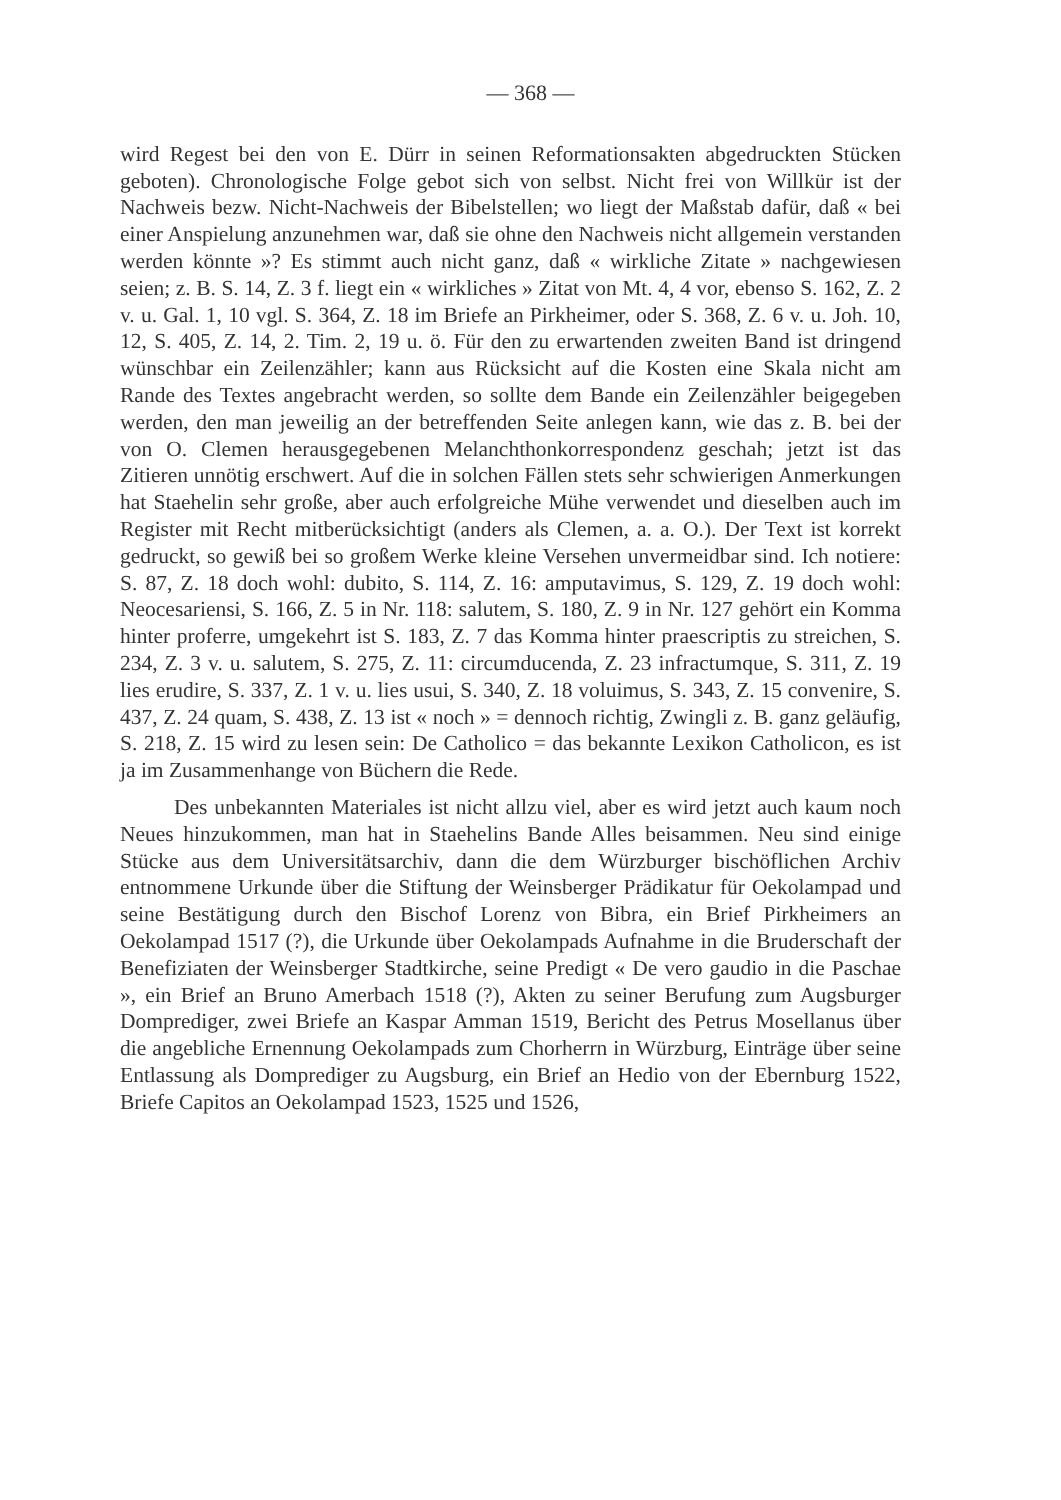— 368 —
wird Regest bei den von E. Dürr in seinen Reformationsakten abgedruckten Stücken geboten). Chronologische Folge gebot sich von selbst. Nicht frei von Willkür ist der Nachweis bezw. Nicht-Nachweis der Bibelstellen; wo liegt der Maßstab dafür, daß « bei einer Anspielung anzunehmen war, daß sie ohne den Nachweis nicht allgemein verstanden werden könnte »? Es stimmt auch nicht ganz, daß « wirkliche Zitate » nachgewiesen seien; z. B. S. 14, Z. 3 f. liegt ein « wirkliches » Zitat von Mt. 4, 4 vor, ebenso S. 162, Z. 2 v. u. Gal. 1, 10 vgl. S. 364, Z. 18 im Briefe an Pirkheimer, oder S. 368, Z. 6 v. u. Joh. 10, 12, S. 405, Z. 14, 2. Tim. 2, 19 u. ö. Für den zu erwartenden zweiten Band ist dringend wünschbar ein Zeilenzähler; kann aus Rücksicht auf die Kosten eine Skala nicht am Rande des Textes angebracht werden, so sollte dem Bande ein Zeilenzähler beigegeben werden, den man jeweilig an der betreffenden Seite anlegen kann, wie das z. B. bei der von O. Clemen herausgegebenen Melanchthonkorrespondenz geschah; jetzt ist das Zitieren unnötig erschwert. Auf die in solchen Fällen stets sehr schwierigen Anmerkungen hat Staehelin sehr große, aber auch erfolgreiche Mühe verwendet und dieselben auch im Register mit Recht mitberücksichtigt (anders als Clemen, a. a. O.). Der Text ist korrekt gedruckt, so gewiß bei so großem Werke kleine Versehen unvermeidbar sind. Ich notiere: S. 87, Z. 18 doch wohl: dubito, S. 114, Z. 16: amputavimus, S. 129, Z. 19 doch wohl: Neocesariensi, S. 166, Z. 5 in Nr. 118: salutem, S. 180, Z. 9 in Nr. 127 gehört ein Komma hinter proferre, umgekehrt ist S. 183, Z. 7 das Komma hinter praescriptis zu streichen, S. 234, Z. 3 v. u. salutem, S. 275, Z. 11: circumducenda, Z. 23 infractumque, S. 311, Z. 19 lies erudire, S. 337, Z. 1 v. u. lies usui, S. 340, Z. 18 voluimus, S. 343, Z. 15 convenire, S. 437, Z. 24 quam, S. 438, Z. 13 ist « noch » = dennoch richtig, Zwingli z. B. ganz geläufig, S. 218, Z. 15 wird zu lesen sein: De Catholico = das bekannte Lexikon Catholicon, es ist ja im Zusammenhange von Büchern die Rede.
Des unbekannten Materiales ist nicht allzu viel, aber es wird jetzt auch kaum noch Neues hinzukommen, man hat in Staehelins Bande Alles beisammen. Neu sind einige Stücke aus dem Universitätsarchiv, dann die dem Würzburger bischöflichen Archiv entnommene Urkunde über die Stiftung der Weinsberger Prädikatur für Oekolampad und seine Bestätigung durch den Bischof Lorenz von Bibra, ein Brief Pirkheimers an Oekolampad 1517 (?), die Urkunde über Oekolampads Aufnahme in die Bruderschaft der Benefiziaten der Weinsberger Stadtkirche, seine Predigt « De vero gaudio in die Paschae », ein Brief an Bruno Amerbach 1518 (?), Akten zu seiner Berufung zum Augsburger Domprediger, zwei Briefe an Kaspar Amman 1519, Bericht des Petrus Mosellanus über die angebliche Ernennung Oekolampads zum Chorherrn in Würzburg, Einträge über seine Entlassung als Domprediger zu Augsburg, ein Brief an Hedio von der Ebernburg 1522, Briefe Capitos an Oekolampad 1523, 1525 und 1526,